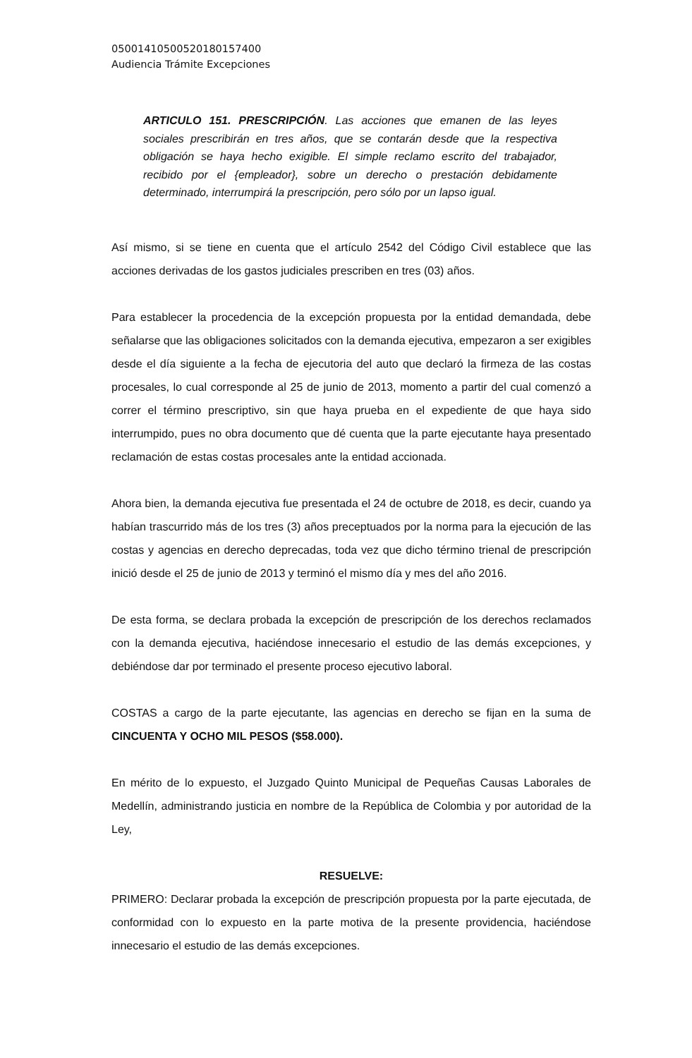05001410500520180157400
Audiencia Trámite Excepciones
ARTICULO 151. PRESCRIPCIÓN. Las acciones que emanen de las leyes sociales prescribirán en tres años, que se contarán desde que la respectiva obligación se haya hecho exigible. El simple reclamo escrito del trabajador, recibido por el {empleador}, sobre un derecho o prestación debidamente determinado, interrumpirá la prescripción, pero sólo por un lapso igual.
Así mismo, si se tiene en cuenta que el artículo 2542 del Código Civil establece que las acciones derivadas de los gastos judiciales prescriben en tres (03) años.
Para establecer la procedencia de la excepción propuesta por la entidad demandada, debe señalarse que las obligaciones solicitados con la demanda ejecutiva, empezaron a ser exigibles desde el día siguiente a la fecha de ejecutoria del auto que declaró la firmeza de las costas procesales, lo cual corresponde al 25 de junio de 2013, momento a partir del cual comenzó a correr el término prescriptivo, sin que haya prueba en el expediente de que haya sido interrumpido, pues no obra documento que dé cuenta que la parte ejecutante haya presentado reclamación de estas costas procesales ante la entidad accionada.
Ahora bien, la demanda ejecutiva fue presentada el 24 de octubre de 2018, es decir, cuando ya habían trascurrido más de los tres (3) años preceptuados por la norma para la ejecución de las costas y agencias en derecho deprecadas, toda vez que dicho término trienal de prescripción inició desde el 25 de junio de 2013 y terminó el mismo día y mes del año 2016.
De esta forma, se declara probada la excepción de prescripción de los derechos reclamados con la demanda ejecutiva, haciéndose innecesario el estudio de las demás excepciones, y debiéndose dar por terminado el presente proceso ejecutivo laboral.
COSTAS a cargo de la parte ejecutante, las agencias en derecho se fijan en la suma de CINCUENTA Y OCHO MIL PESOS ($58.000).
En mérito de lo expuesto, el Juzgado Quinto Municipal de Pequeñas Causas Laborales de Medellín, administrando justicia en nombre de la República de Colombia y por autoridad de la Ley,
RESUELVE:
PRIMERO: Declarar probada la excepción de prescripción propuesta por la parte ejecutada, de conformidad con lo expuesto en la parte motiva de la presente providencia, haciéndose innecesario el estudio de las demás excepciones.